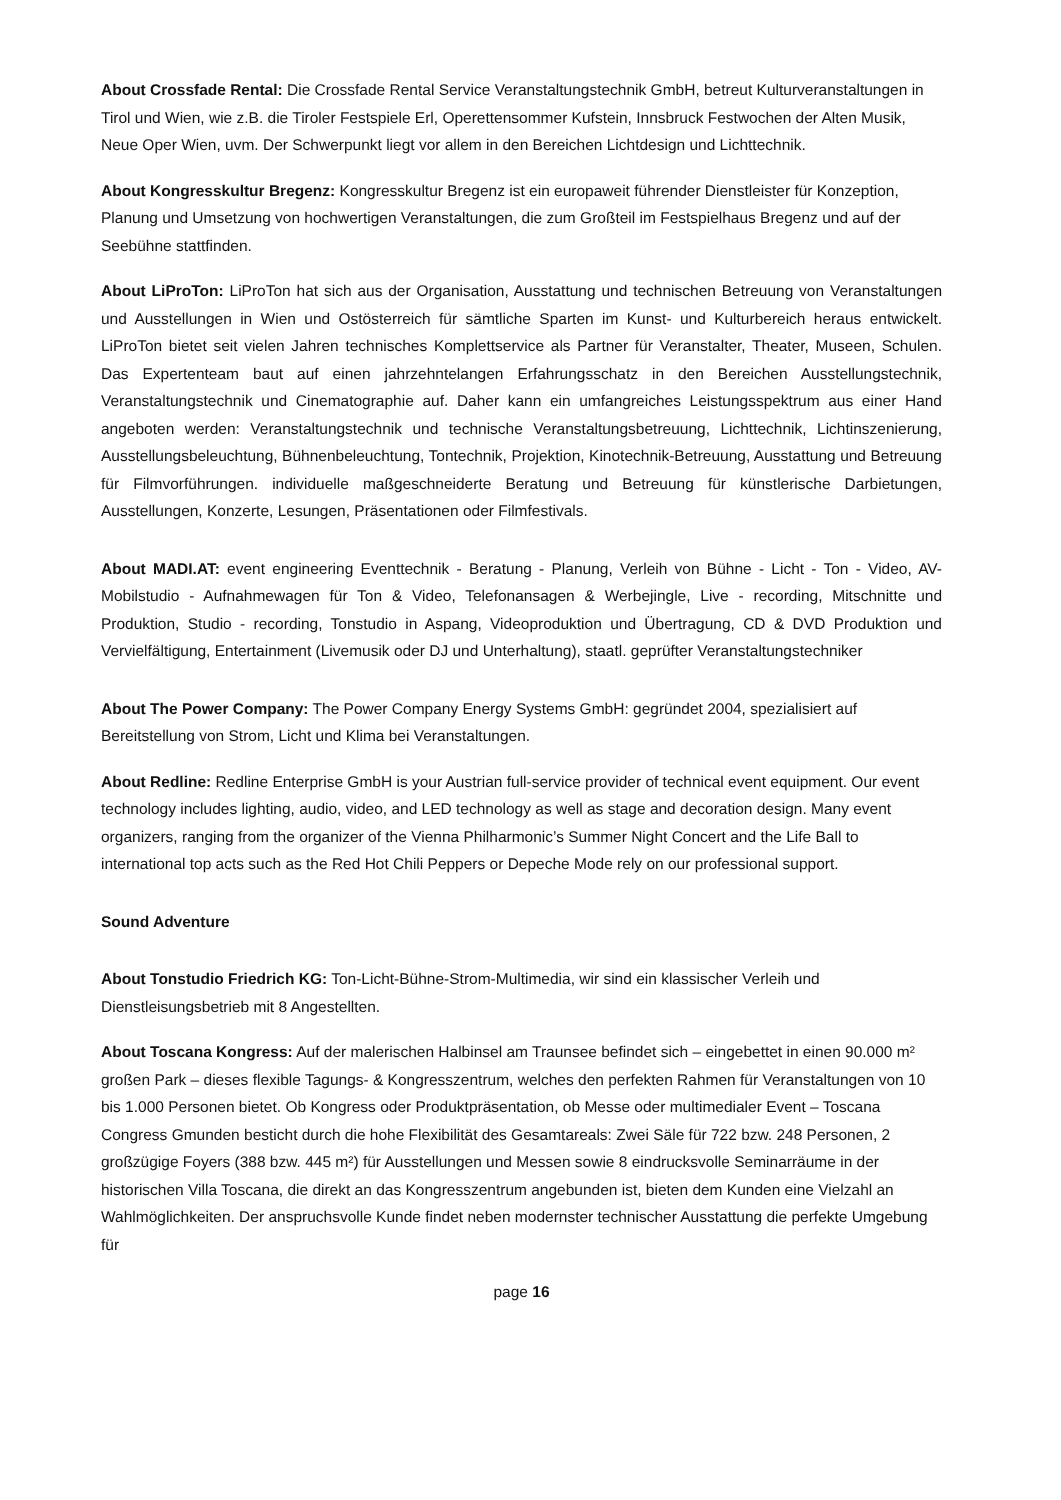About Crossfade Rental: Die Crossfade Rental Service Veranstaltungstechnik GmbH, betreut Kulturveranstaltungen in Tirol und Wien, wie z.B. die Tiroler Festspiele Erl, Operettensommer Kufstein, Innsbruck Festwochen der Alten Musik, Neue Oper Wien, uvm. Der Schwerpunkt liegt vor allem in den Bereichen Lichtdesign und Lichttechnik.
About Kongresskultur Bregenz: Kongresskultur Bregenz ist ein europaweit führender Dienstleister für Konzeption, Planung und Umsetzung von hochwertigen Veranstaltungen, die zum Großteil im Festspielhaus Bregenz und auf der Seebühne stattfinden.
About LiProTon: LiProTon hat sich aus der Organisation, Ausstattung und technischen Betreuung von Veranstaltungen und Ausstellungen in Wien und Ostösterreich für sämtliche Sparten im Kunst- und Kulturbereich heraus entwickelt. LiProTon bietet seit vielen Jahren technisches Komplettservice als Partner für Veranstalter, Theater, Museen, Schulen. Das Expertenteam baut auf einen jahrzehntelangen Erfahrungsschatz in den Bereichen Ausstellungstechnik, Veranstaltungstechnik und Cinematographie auf. Daher kann ein umfangreiches Leistungsspektrum aus einer Hand angeboten werden: Veranstaltungstechnik und technische Veranstaltungsbetreuung, Lichttechnik, Lichtinszenierung, Ausstellungsbeleuchtung, Bühnenbeleuchtung, Tontechnik, Projektion, Kinotechnik-Betreuung, Ausstattung und Betreuung für Filmvorführungen. individuelle maßgeschneiderte Beratung und Betreuung für künstlerische Darbietungen, Ausstellungen, Konzerte, Lesungen, Präsentationen oder Filmfestivals.
About MADI.AT: event engineering Eventtechnik - Beratung - Planung, Verleih von Bühne - Licht - Ton - Video, AV-Mobilstudio - Aufnahmewagen für Ton & Video, Telefonansagen & Werbejingle, Live - recording, Mitschnitte und Produktion, Studio - recording, Tonstudio in Aspang, Videoproduktion und Übertragung, CD & DVD Produktion und Vervielfältigung, Entertainment (Livemusik oder DJ und Unterhaltung), staatl. geprüfter Veranstaltungstechniker
About The Power Company: The Power Company Energy Systems GmbH: gegründet 2004, spezialisiert auf Bereitstellung von Strom, Licht und Klima bei Veranstaltungen.
About Redline: Redline Enterprise GmbH is your Austrian full-service provider of technical event equipment. Our event technology includes lighting, audio, video, and LED technology as well as stage and decoration design. Many event organizers, ranging from the organizer of the Vienna Philharmonic’s Summer Night Concert and the Life Ball to international top acts such as the Red Hot Chili Peppers or Depeche Mode rely on our professional support.
Sound Adventure
About Tonstudio Friedrich KG: Ton-Licht-Bühne-Strom-Multimedia, wir sind ein klassischer Verleih und Dienstleisungsbetrieb mit 8 Angestellten.
About Toscana Kongress: Auf der malerischen Halbinsel am Traunsee befindet sich – eingebettet in einen 90.000 m² großen Park – dieses flexible Tagungs- & Kongresszentrum, welches den perfekten Rahmen für Veranstaltungen von 10 bis 1.000 Personen bietet. Ob Kongress oder Produktpräsentation, ob Messe oder multimedialer Event – Toscana Congress Gmunden besticht durch die hohe Flexibilität des Gesamtareals: Zwei Säle für 722 bzw. 248 Personen, 2 großzügige Foyers (388 bzw. 445 m²) für Ausstellungen und Messen sowie 8 eindrucksvolle Seminarräume in der historischen Villa Toscana, die direkt an das Kongresszentrum angebunden ist, bieten dem Kunden eine Vielzahl an Wahlmöglichkeiten. Der anspruchsvolle Kunde findet neben modernster technischer Ausstattung die perfekte Umgebung für
page 16